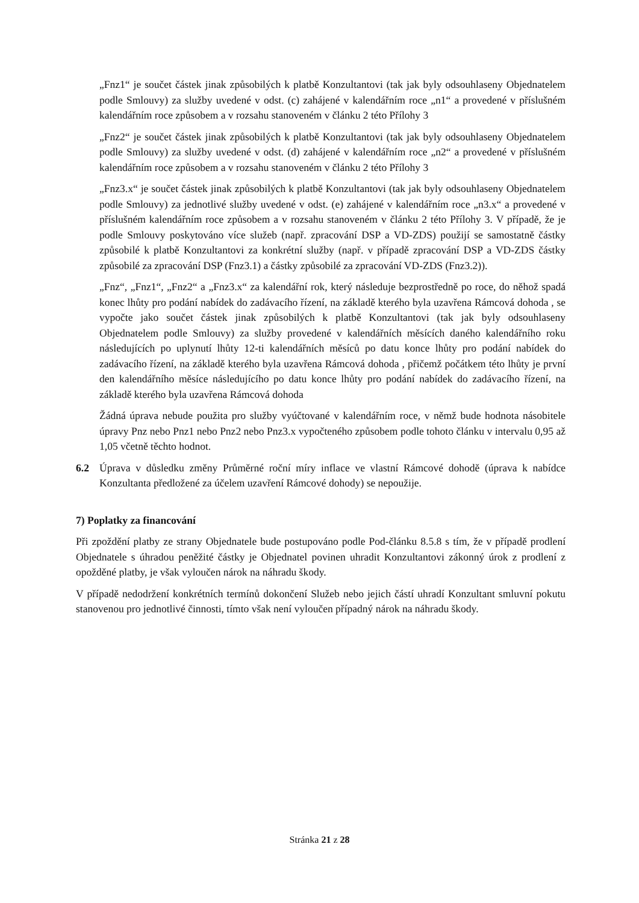„Fnz1“ je součet částek jinak způsobilých k platbě Konzultantovi (tak jak byly odsouhlaseny Objednatelem podle Smlouvy) za služby uvedené v odst. (c) zahájené v kalendářním roce „n1“ a provedené v příslušném kalendářním roce způsobem a v rozsahu stanoveném v článku 2 této Přílohy 3
„Fnz2“ je součet částek jinak způsobilých k platbě Konzultantovi (tak jak byly odsouhlaseny Objednatelem podle Smlouvy) za služby uvedené v odst. (d) zahájené v kalendářním roce „n2“ a provedené v příslušném kalendářním roce způsobem a v rozsahu stanoveném v článku 2 této Přílohy 3
„Fnz3.x“ je součet částek jinak způsobilých k platbě Konzultantovi (tak jak byly odsouhlaseny Objednatelem podle Smlouvy) za jednotlivé služby uvedené v odst. (e) zahájené v kalendářním roce „n3.x“ a provedené v příslušném kalendářním roce způsobem a v rozsahu stanoveném v článku 2 této Přílohy 3. V případě, že je podle Smlouvy poskytováno více služeb (např. zpracování DSP a VD-ZDS) použijí se samostatně částky způsobilé k platbě Konzultantovi za konkrétní služby (např. v případě zpracování DSP a VD-ZDS částky způsobilé za zpracování DSP (Fnz3.1) a částky způsobilé za zpracování VD-ZDS (Fnz3.2)).
„Fnz“, „Fnz1“, „Fnz2“ a „Fnz3.x“ za kalendářní rok, který následuje bezprostředně po roce, do něhož spadá konec lhůty pro podání nabídek do zadávacího řízení, na základě kterého byla uzavřena Rámcová dohoda , se vypočte jako součet částek jinak způsobilých k platbě Konzultantovi (tak jak byly odsouhlaseny Objednatelem podle Smlouvy) za služby provedené v kalendářních měsících daného kalendářního roku následujících po uplynutí lhůty 12-ti kalendářních měsíců po datu konce lhůty pro podání nabídek do zadávacího řízení, na základě kterého byla uzavřena Rámcová dohoda , přičemž počátkem této lhůty je první den kalendářního měsíce následujícího po datu konce lhůty pro podání nabídek do zadávacího řízení, na základě kterého byla uzavřena Rámcová dohoda
Žádná úprava nebude použita pro služby vyúčtované v kalendářním roce, v němž bude hodnota násobitele úpravy Pnz nebo Pnz1 nebo Pnz2 nebo Pnz3.x vypočteného způsobem podle tohoto článku v intervalu 0,95 až 1,05 včetně těchto hodnot.
6.2 Úprava v důsledku změny Průměrné roční míry inflace ve vlastní Rámcové dohodě (úprava k nabídce Konzultanta předložené za účelem uzavření Rámcové dohody) se nepoužije.
7) Poplatky za financování
Při zpoždění platby ze strany Objednatele bude postupováno podle Pod-článku 8.5.8 s tím, že v případě prodlení Objednatele s úhradou peněžité částky je Objednatel povinen uhradit Konzultantovi zákonný úrok z prodlení z opožděné platby, je však vyloučen nárok na náhradu škody.
V případě nedodržení konkrétních termínů dokončení Služeb nebo jejich částí uhradí Konzultant smluvní pokutu stanovenou pro jednotlivé činnosti, tímto však není vyloučen případný nárok na náhradu škody.
Stránka 21 z 28